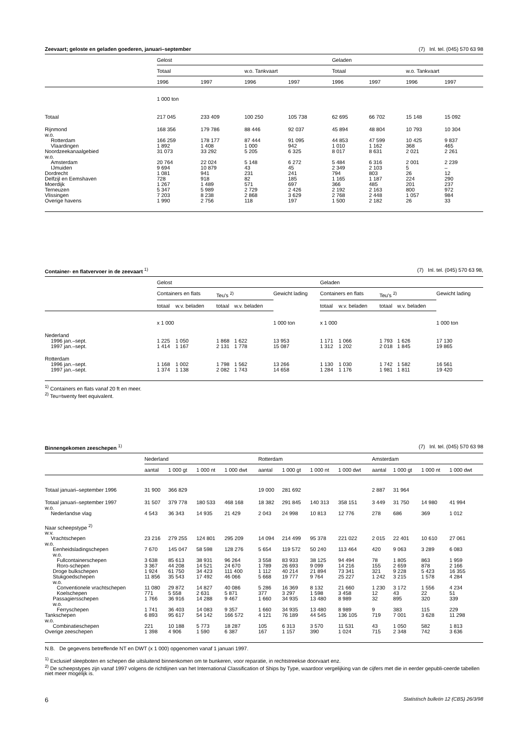Zeevaart; geloste en geladen goederen, januari–september (7) Inl. tel. (045) 570 63 98
| | Gelost | | | | Geladen | | | |
| --- | --- | --- | --- | --- | --- | --- | --- | --- |
| | Totaal | | w.o. Tankvaart | | Totaal | | w.o. Tankvaart | |
| | 1996 | 1997 | 1996 | 1997 | 1996 | 1997 | 1996 | 1997 |
| | 1 000 ton | | | | | | | |
| Totaal | 217 045 | 233 409 | 100 250 | 105 738 | 62 695 | 66 702 | 15 148 | 15 092 |
| Rijnmond | 168 356 | 179 786 | 88 446 | 92 037 | 45 894 | 48 804 | 10 793 | 10 304 |
| w.o. | | | | | | | | |
| Rotterdam | 166 259 | 178 177 | 87 444 | 91 095 | 44 853 | 47 599 | 10 425 | 9 837 |
| Vlaardingen | 1 892 | 1 408 | 1 000 | 942 | 1 010 | 1 162 | 368 | 465 |
| Noordzeekanaalgebied | 31 073 | 33 292 | 5 205 | 6 325 | 8 017 | 8 631 | 2 021 | 2 261 |
| w.o. | | | | | | | | |
| Amsterdam | 20 764 | 22 024 | 5 148 | 6 272 | 5 484 | 6 316 | 2 001 | 2 239 |
| IJmuiden | 9 694 | 10 879 | 43 | 45 | 2 349 | 2 103 | 5 | – |
| Dordrecht | 1 081 | 941 | 231 | 241 | 794 | 803 | 26 | 12 |
| Delfzijl en Eemshaven | 728 | 918 | 82 | 185 | 1 165 | 1 187 | 224 | 290 |
| Moerdijk | 1 267 | 1 489 | 571 | 697 | 366 | 485 | 201 | 237 |
| Terneuzen | 5 347 | 5 989 | 2 729 | 2 426 | 2 192 | 2 163 | 800 | 972 |
| Vlissingen | 7 203 | 8 238 | 2 868 | 3 629 | 2 768 | 2 448 | 1 057 | 984 |
| Overige havens | 1 990 | 2 756 | 118 | 197 | 1 500 | 2 182 | 26 | 33 |
Container- en flatvervoer in de zeevaart <sup>1)</sup> (7) Inl. tel. (045) 570 63 98,
| | Gelost | | | | | Geladen | | | | |
| --- | --- | --- | --- | --- | --- | --- | --- | --- | --- | --- |
| | Containers en flats | | Teu's <sup>2)</sup> | | Gewicht lading | Containers en flats | | Teu's <sup>2)</sup> | | Gewicht lading |
| | totaal | w.v. beladen | totaal | w.v. beladen | | totaal | w.v. beladen | totaal | w.v. beladen | |
| | x 1 000 | | | | 1 000 ton | x 1 000 | | | | 1 000 ton |
| Nederland | | | | | | | | | | |
| 1996 jan.–sept. | 1 225 | 1 050 | 1 868 | 1 622 | 13 953 | 1 171 | 1 066 | 1 793 | 1 626 | 17 130 |
| 1997 jan.–sept. | 1 414 | 1 167 | 2 131 | 1 778 | 15 087 | 1 312 | 1 202 | 2 018 | 1 845 | 19 865 |
| Rotterdam | | | | | | | | | | |
| 1996 jan.–sept. | 1 168 | 1 002 | 1 798 | 1 562 | 13 266 | 1 130 | 1 030 | 1 742 | 1 582 | 16 561 |
| 1997 jan.–sept. | 1 374 | 1 138 | 2 082 | 1 743 | 14 658 | 1 284 | 1 176 | 1 981 | 1 811 | 19 420 |
<sup>1)</sup> Containers en flats vanaf 20 ft en meer.
<sup>2)</sup> Teu=twenty feet equivalent.
Binnengekomen zeeschepen <sup>1)</sup> (7) Inl. tel. (045) 570 63 98
| | Nederland | | | | Rotterdam | | | | Amsterdam | | | |
| --- | --- | --- | --- | --- | --- | --- | --- | --- | --- | --- | --- | --- |
| | aantal | 1 000 gt | 1 000 nt | 1 000 dwt | aantal | 1 000 gt | 1 000 nt | 1 000 dwt | aantal | 1 000 gt | 1 000 nt | 1 000 dwt |
| Totaal januari–september 1996 | 31 900 | 366 829 | | | 19 000 | 281 692 | | | 2 887 | 31 964 | | |
| Totaal januari–september 1997 | 31 507 | 379 778 | 180 533 | 468 168 | 18 382 | 291 845 | 140 313 | 358 151 | 3 449 | 31 750 | 14 980 | 41 994 |
| w.o. | | | | | | | | | | | | |
| Nederlandse vlag | 4 543 | 36 343 | 14 935 | 21 429 | 2 043 | 24 998 | 10 813 | 12 776 | 278 | 686 | 369 | 1 012 |
| Naar scheepstype <sup>2)</sup> | | | | | | | | | | | | |
| w.v. | | | | | | | | | | | | |
| Vrachtschepen | 23 216 | 279 255 | 124 801 | 295 209 | 14 094 | 214 499 | 95 378 | 221 022 | 2 015 | 22 401 | 10 610 | 27 061 |
| w.o. | | | | | | | | | | | | |
| Eenheidsladingschepen | 7 670 | 145 047 | 58 598 | 128 276 | 5 654 | 119 572 | 50 240 | 113 464 | 420 | 9 063 | 3 289 | 6 083 |
| w.o. | | | | | | | | | | | | |
| Fullcontainerschepen | 3 638 | 85 613 | 38 931 | 96 264 | 3 558 | 83 933 | 38 125 | 94 494 | 78 | 1 805 | 863 | 1 959 |
| Roro-schepen | 3 367 | 44 208 | 14 521 | 24 670 | 1 789 | 26 693 | 9 099 | 14 216 | 155 | 2 659 | 878 | 2 166 |
| Droge bulkschepen | 1 924 | 61 750 | 34 423 | 111 400 | 1 112 | 40 214 | 21 894 | 73 341 | 321 | 9 228 | 5 423 | 16 355 |
| Stukgoedschepen | 11 856 | 35 543 | 17 492 | 46 066 | 5 668 | 19 777 | 9 764 | 25 227 | 1 242 | 3 215 | 1 578 | 4 284 |
| w.o. | | | | | | | | | | | | |
| Conventionele vrachtschepen | 11 080 | 29 872 | 14 827 | 40 086 | 5 286 | 16 369 | 8 132 | 21 660 | 1 230 | 3 172 | 1 556 | 4 234 |
| Koelschepen | 771 | 5 558 | 2 631 | 5 871 | 377 | 3 297 | 1 598 | 3 458 | 12 | 43 | 22 | 51 |
| Passagiersschepen | 1 766 | 36 916 | 14 288 | 9 467 | 1 660 | 34 935 | 13 480 | 8 989 | 32 | 895 | 320 | 339 |
| w.o. | | | | | | | | | | | | |
| Ferryschepen | 1 741 | 36 403 | 14 083 | 9 357 | 1 660 | 34 935 | 13 480 | 8 989 | 9 | 383 | 115 | 229 |
| Tankschepen | 6 893 | 95 617 | 54 142 | 166 572 | 4 121 | 76 189 | 44 545 | 136 105 | 719 | 7 001 | 3 628 | 11 298 |
| w.o. | | | | | | | | | | | | |
| Combinatieschepen | 221 | 10 188 | 5 773 | 18 287 | 105 | 6 313 | 3 570 | 11 531 | 43 | 1 050 | 582 | 1 813 |
| Overige zeeschepen | 1 398 | 4 906 | 1 590 | 6 387 | 167 | 1 157 | 390 | 1 024 | 715 | 2 348 | 742 | 3 636 |
N.B. De gegevens betreffende NT en DWT (x 1 000) opgenomen vanaf 1 januari 1997.
<sup>1)</sup> Exclusief sleepboten en schepen die uitsluitend binnenkomen om te bunkeren, voor reparatie, in rechtstreekse doorvaart enz.
<sup>2)</sup> De scheepstypes zijn vanaf 1997 volgens de richtlijnen van het International Classification of Ships by Type, waardoor vergelijking van de cijfers met die in eerder gepubli-ceerde tabellen niet meer mogelijk is.
6 Statistisch bulletin 12 (CBS) 26/3/98